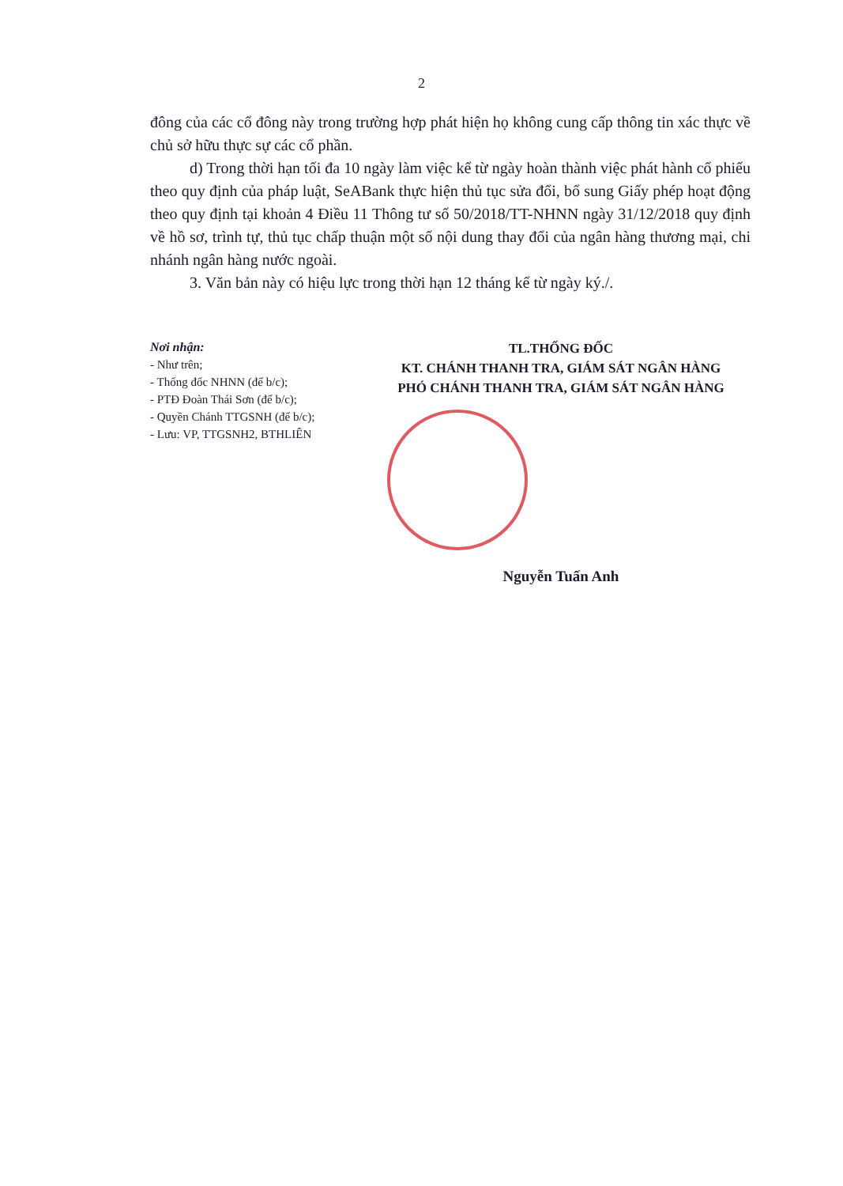2
đông của các cổ đông này trong trường hợp phát hiện họ không cung cấp thông tin xác thực về chủ sở hữu thực sự các cổ phần.
d) Trong thời hạn tối đa 10 ngày làm việc kể từ ngày hoàn thành việc phát hành cổ phiếu theo quy định của pháp luật, SeABank thực hiện thủ tục sửa đổi, bổ sung Giấy phép hoạt động theo quy định tại khoản 4 Điều 11 Thông tư số 50/2018/TT-NHNN ngày 31/12/2018 quy định về hồ sơ, trình tự, thủ tục chấp thuận một số nội dung thay đổi của ngân hàng thương mại, chi nhánh ngân hàng nước ngoài.
3. Văn bản này có hiệu lực trong thời hạn 12 tháng kể từ ngày ký./.
Nơi nhận:
- Như trên;
- Thống đốc NHNN (để b/c);
- PTĐ Đoàn Thái Sơn (để b/c);
- Quyền Chánh TTGSNH (để b/c);
- Lưu: VP, TTGSNH2, BTHLIÊN
TL.THỐNG ĐỐC
KT. CHÁNH THANH TRA, GIÁM SÁT NGÂN HÀNG
PHÓ CHÁNH THANH TRA, GIÁM SÁT NGÂN HÀNG
Nguyễn Tuấn Anh